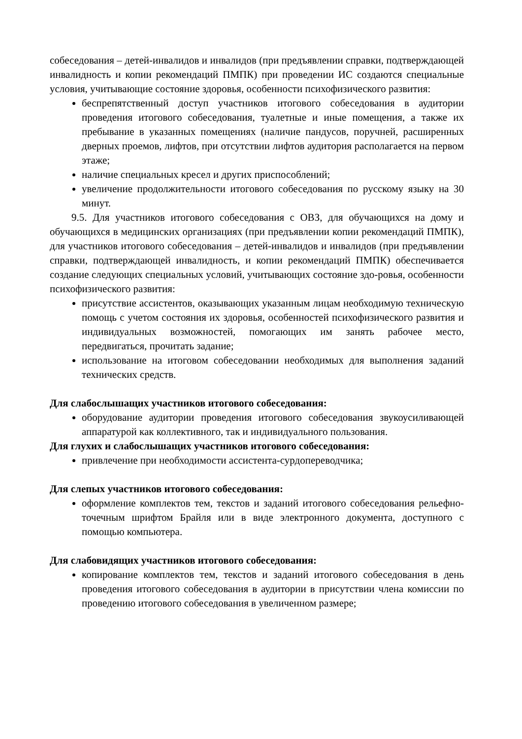собеседования – детей-инвалидов и инвалидов (при предъявлении справки, подтверждающей инвалидность и копии рекомендаций ПМПК) при проведении ИС создаются специальные условия, учитывающие состояние здоровья, особенности психофизического развития:
беспрепятственный доступ участников итогового собеседования в аудитории проведения итогового собеседования, туалетные и иные помещения, а также их пребывание в указанных помещениях (наличие пандусов, поручней, расширенных дверных проемов, лифтов, при отсутствии лифтов аудитория располагается на первом этаже;
наличие специальных кресел и других приспособлений;
увеличение продолжительности итогового собеседования по русскому языку на 30 минут.
9.5. Для участников итогового собеседования с ОВЗ, для обучающихся на дому и обучающихся в медицинских организациях (при предъявлении копии рекомендаций ПМПК), для участников итогового собеседования – детей-инвалидов и инвалидов (при предъявлении справки, подтверждающей инвалидность, и копии рекомендаций ПМПК) обеспечивается создание следующих специальных условий, учитывающих состояние здо-ровья, особенности психофизического развития:
присутствие ассистентов, оказывающих указанным лицам необходимую техническую помощь с учетом состояния их здоровья, особенностей психофизического развития и индивидуальных возможностей, помогающих им занять рабочее место, передвигаться, прочитать задание;
использование на итоговом собеседовании необходимых для выполнения заданий технических средств.
Для слабослышащих участников итогового собеседования:
оборудование аудитории проведения итогового собеседования звукоусиливающей аппаратурой как коллективного, так и индивидуального пользования.
Для глухих и слабослышащих участников итогового собеседования:
привлечение при необходимости ассистента-сурдопереводчика;
Для слепых участников итогового собеседования:
оформление комплектов тем, текстов и заданий итогового собеседования рельефно-точечным шрифтом Брайля или в виде электронного документа, доступного с помощью компьютера.
Для слабовидящих участников итогового собеседования:
копирование комплектов тем, текстов и заданий итогового собеседования в день проведения итогового собеседования в аудитории в присутствии члена комиссии по проведению итогового собеседования в увеличенном размере;